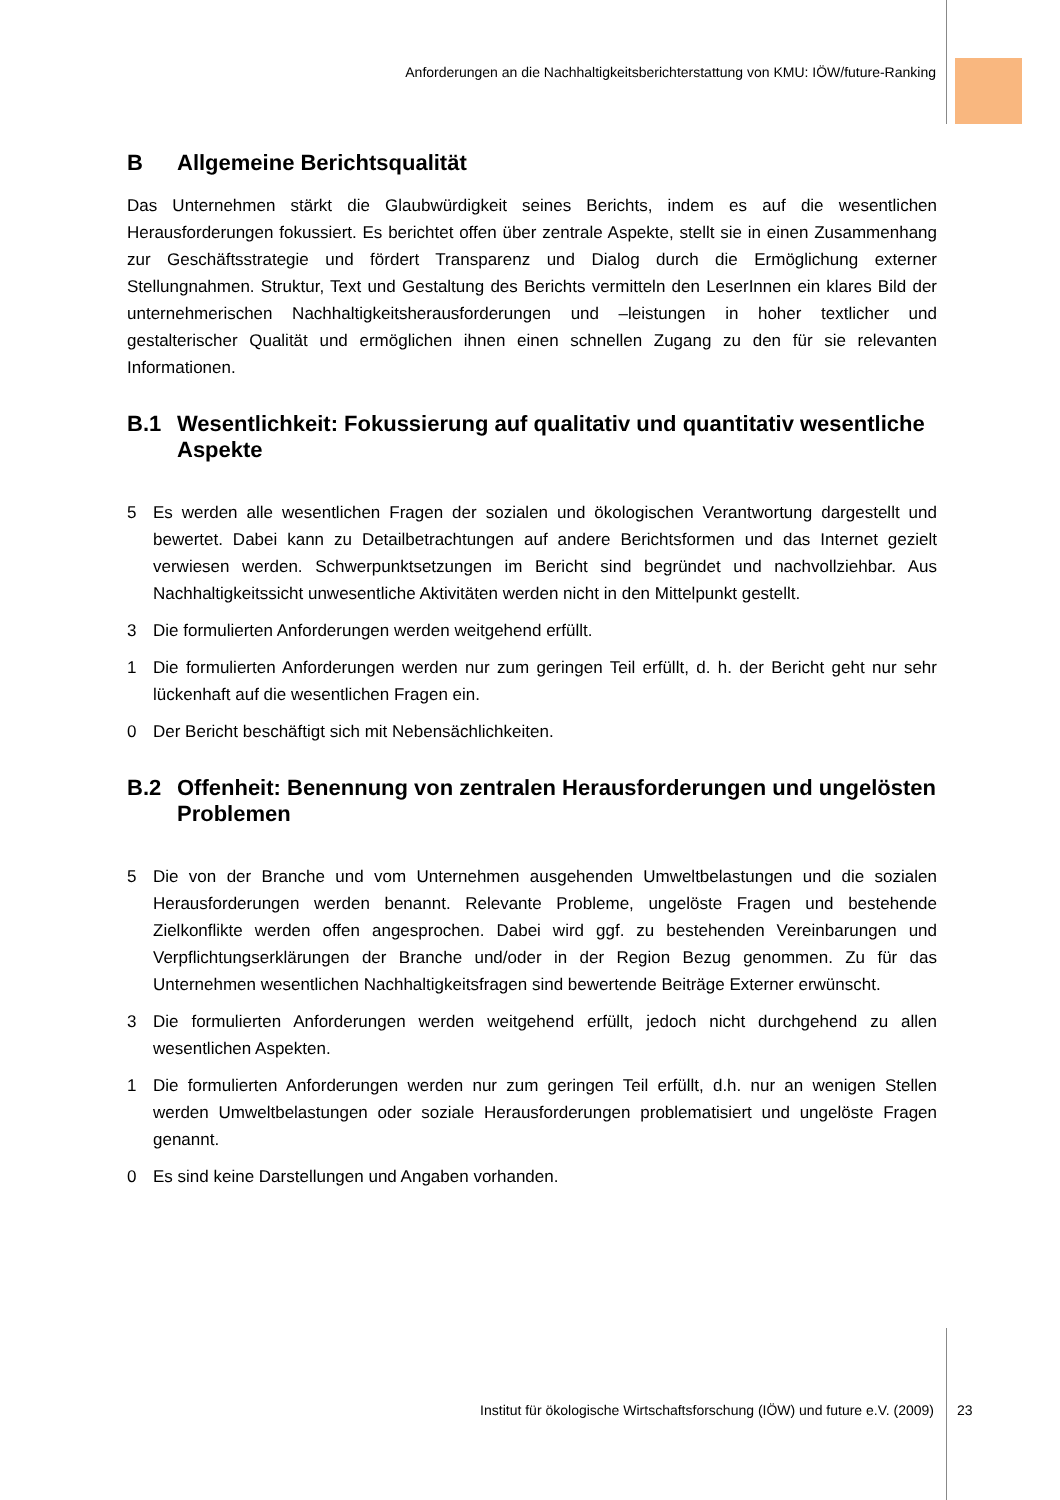Anforderungen an die Nachhaltigkeitsberichterstattung von KMU: IÖW/future-Ranking
B Allgemeine Berichtsqualität
Das Unternehmen stärkt die Glaubwürdigkeit seines Berichts, indem es auf die wesentlichen Herausforderungen fokussiert. Es berichtet offen über zentrale Aspekte, stellt sie in einen Zusammenhang zur Geschäftsstrategie und fördert Transparenz und Dialog durch die Ermöglichung externer Stellungnahmen. Struktur, Text und Gestaltung des Berichts vermitteln den LeserInnen ein klares Bild der unternehmerischen Nachhaltigkeitsherausforderungen und –leistungen in hoher textlicher und gestalterischer Qualität und ermöglichen ihnen einen schnellen Zugang zu den für sie relevanten Informationen.
B.1 Wesentlichkeit: Fokussierung auf qualitativ und quantitativ wesentliche Aspekte
5 Es werden alle wesentlichen Fragen der sozialen und ökologischen Verantwortung dargestellt und bewertet. Dabei kann zu Detailbetrachtungen auf andere Berichtsformen und das Internet gezielt verwiesen werden. Schwerpunktsetzungen im Bericht sind begründet und nachvollziehbar. Aus Nachhaltigkeitssicht unwesentliche Aktivitäten werden nicht in den Mittelpunkt gestellt.
3 Die formulierten Anforderungen werden weitgehend erfüllt.
1 Die formulierten Anforderungen werden nur zum geringen Teil erfüllt, d. h. der Bericht geht nur sehr lückenhaft auf die wesentlichen Fragen ein.
0 Der Bericht beschäftigt sich mit Nebensächlichkeiten.
B.2 Offenheit: Benennung von zentralen Herausforderungen und ungelösten Problemen
5 Die von der Branche und vom Unternehmen ausgehenden Umweltbelastungen und die sozialen Herausforderungen werden benannt. Relevante Probleme, ungelöste Fragen und bestehende Zielkonflikte werden offen angesprochen. Dabei wird ggf. zu bestehenden Vereinbarungen und Verpflichtungserklärungen der Branche und/oder in der Region Bezug genommen. Zu für das Unternehmen wesentlichen Nachhaltigkeitsfragen sind bewertende Beiträge Externer erwünscht.
3 Die formulierten Anforderungen werden weitgehend erfüllt, jedoch nicht durchgehend zu allen wesentlichen Aspekten.
1 Die formulierten Anforderungen werden nur zum geringen Teil erfüllt, d.h. nur an wenigen Stellen werden Umweltbelastungen oder soziale Herausforderungen problematisiert und ungelöste Fragen genannt.
0 Es sind keine Darstellungen und Angaben vorhanden.
Institut für ökologische Wirtschaftsforschung (IÖW) und future e.V. (2009) 23